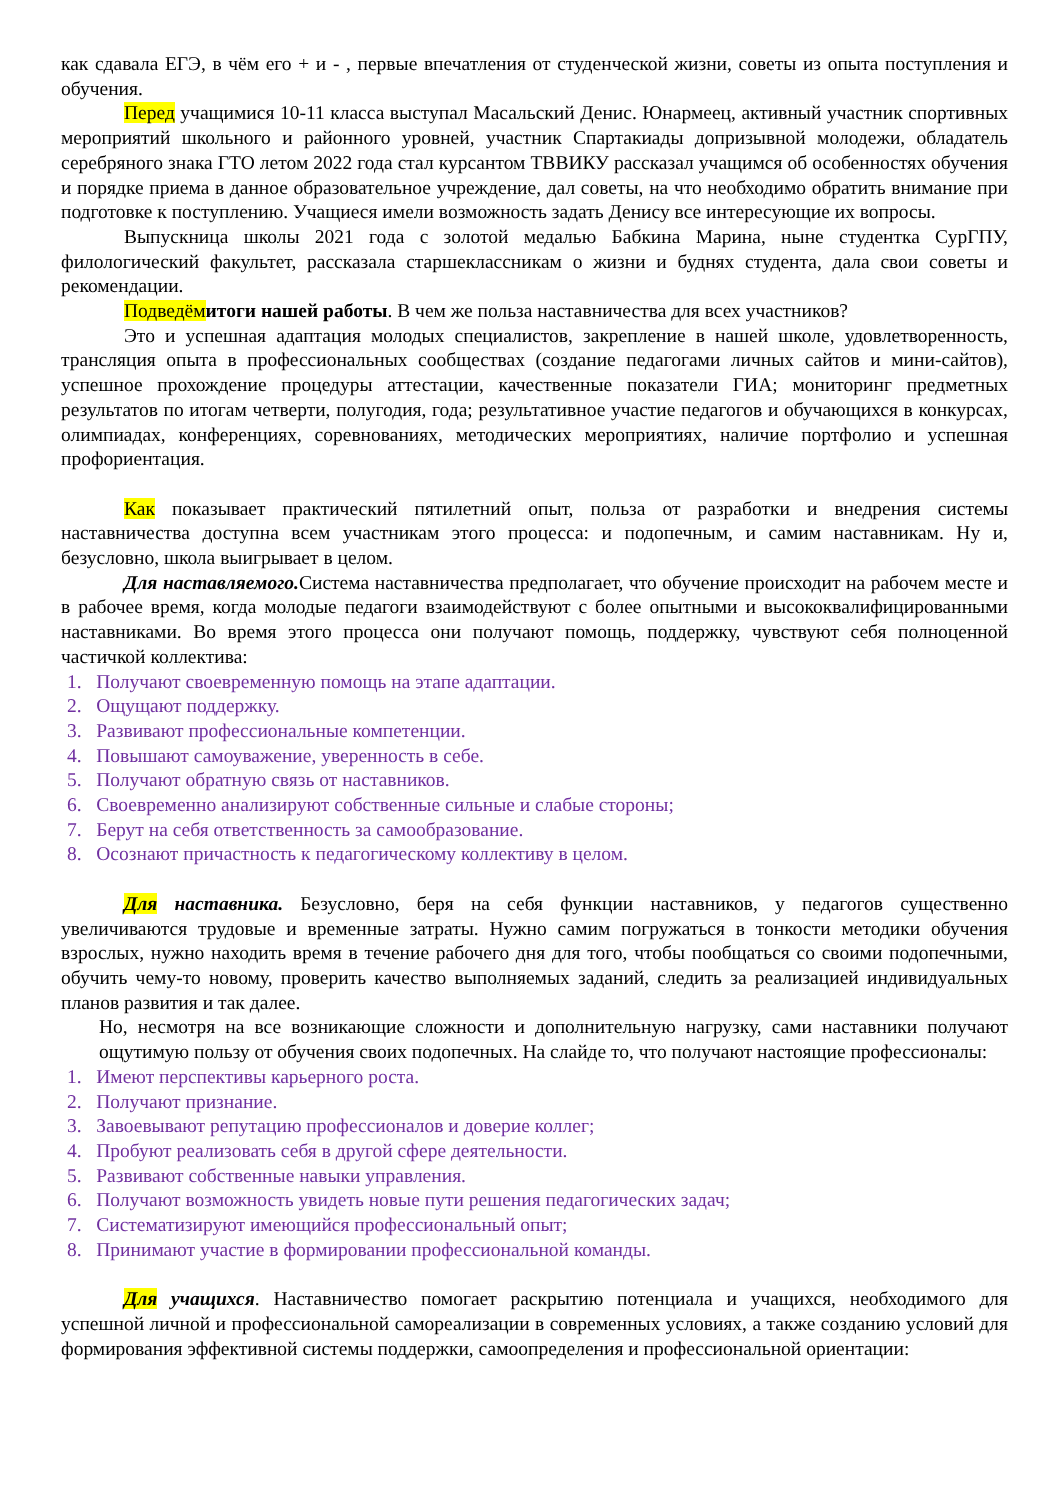как сдавала ЕГЭ, в чём его + и - , первые впечатления от студенческой жизни, советы из опыта поступления и обучения.
Перед учащимися 10-11 класса выступал Масальский Денис. Юнармеец, активный участник спортивных мероприятий школьного и районного уровней, участник Спартакиады допризывной молодежи, обладатель серебряного знака ГТО летом 2022 года стал курсантом ТВВИКУ рассказал учащимся об особенностях обучения и порядке приема в данное образовательное учреждение, дал советы, на что необходимо обратить внимание при подготовке к поступлению. Учащиеся имели возможность задать Денису все интересующие их вопросы.
Выпускница школы 2021 года с золотой медалью Бабкина Марина, ныне студентка СурГПУ, филологический факультет, рассказала старшеклассникам о жизни и буднях студента, дала свои советы и рекомендации.
Подведём итоги нашей работы. В чем же польза наставничества для всех участников?
Это и успешная адаптация молодых специалистов, закрепление в нашей школе, удовлетворенность, трансляция опыта в профессиональных сообществах (создание педагогами личных сайтов и мини-сайтов), успешное прохождение процедуры аттестации, качественные показатели ГИА; мониторинг предметных результатов по итогам четверти, полугодия, года; результативное участие педагогов и обучающихся в конкурсах, олимпиадах, конференциях, соревнованиях, методических мероприятиях, наличие портфолио и успешная профориентация.
Как показывает практический пятилетний опыт, польза от разработки и внедрения системы наставничества доступна всем участникам этого процесса: и подопечным, и самим наставникам. Ну и, безусловно, школа выигрывает в целом.
Для наставляемого. Система наставничества предполагает, что обучение происходит на рабочем месте и в рабочее время, когда молодые педагоги взаимодействуют с более опытными и высококвалифицированными наставниками. Во время этого процесса они получают помощь, поддержку, чувствуют себя полноценной частичкой коллектива:
1. Получают своевременную помощь на этапе адаптации.
2. Ощущают поддержку.
3. Развивают профессиональные компетенции.
4. Повышают самоуважение, уверенность в себе.
5. Получают обратную связь от наставников.
6. Своевременно анализируют собственные сильные и слабые стороны;
7. Берут на себя ответственность за самообразование.
8. Осознают причастность к педагогическому коллективу в целом.
Для наставника. Безусловно, беря на себя функции наставников, у педагогов существенно увеличиваются трудовые и временные затраты. Нужно самим погружаться в тонкости методики обучения взрослых, нужно находить время в течение рабочего дня для того, чтобы пообщаться со своими подопечными, обучить чему-то новому, проверить качество выполняемых заданий, следить за реализацией индивидуальных планов развития и так далее.
Но, несмотря на все возникающие сложности и дополнительную нагрузку, сами наставники получают ощутимую пользу от обучения своих подопечных. На слайде то, что получают настоящие профессионалы:
1. Имеют перспективы карьерного роста.
2. Получают признание.
3. Завоевывают репутацию профессионалов и доверие коллег;
4. Пробуют реализовать себя в другой сфере деятельности.
5. Развивают собственные навыки управления.
6. Получают возможность увидеть новые пути решения педагогических задач;
7. Систематизируют имеющийся профессиональный опыт;
8. Принимают участие в формировании профессиональной команды.
Для учащихся. Наставничество помогает раскрытию потенциала и учащихся, необходимого для успешной личной и профессиональной самореализации в современных условиях, а также созданию условий для формирования эффективной системы поддержки, самоопределения и профессиональной ориентации: